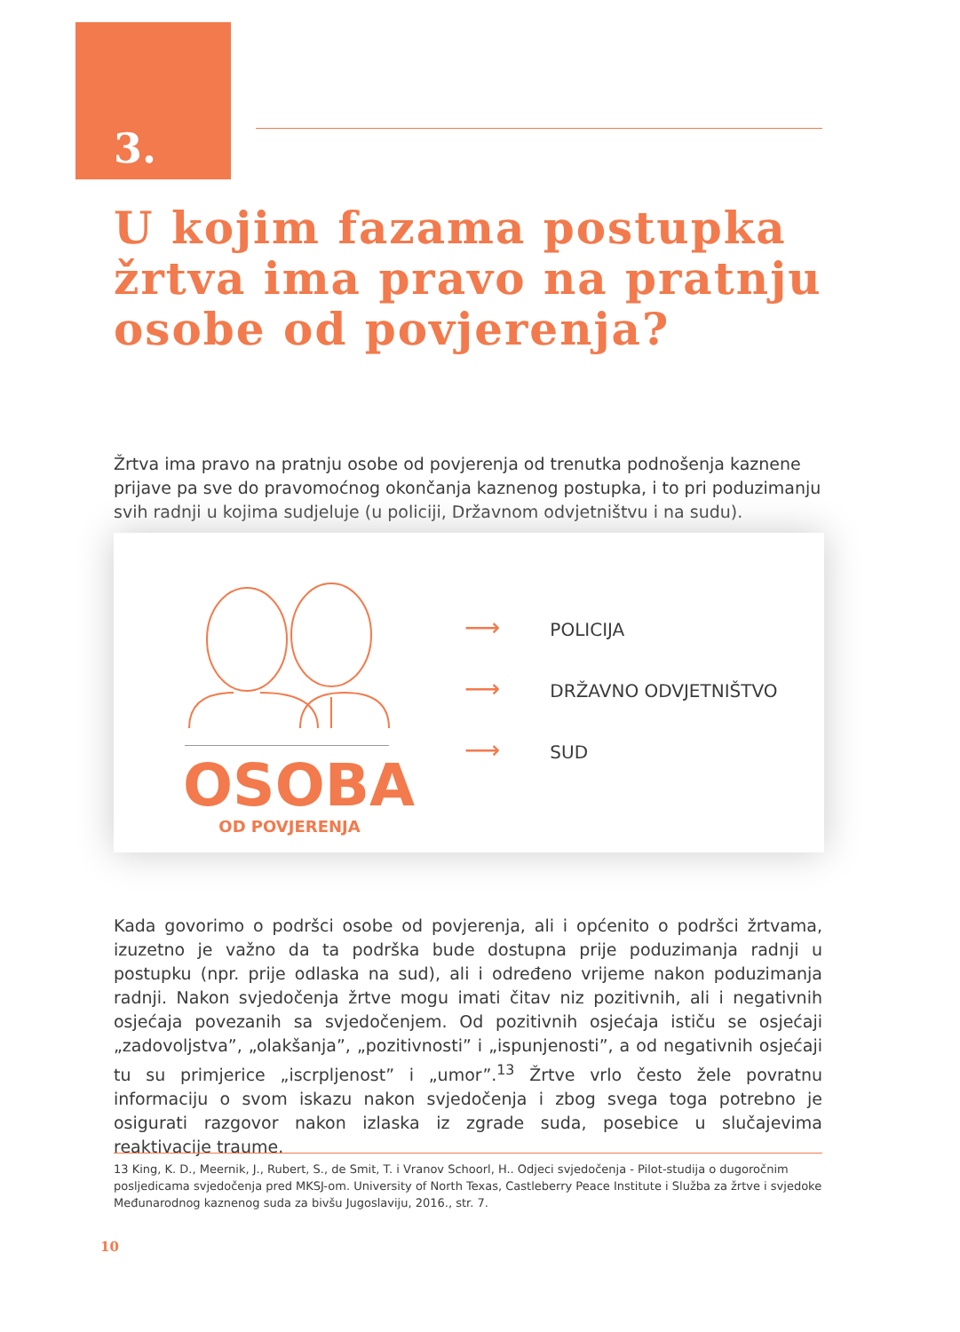3.
U kojim fazama postupka žrtva ima pravo na pratnju osobe od povjerenja?
Žrtva ima pravo na pratnju osobe od povjerenja od trenutka podnošenja kaznene prijave pa sve do pravomoćnog okončanja kaznenog postupka, i to pri poduzimanju svih radnji u kojima sudjeluje (u policiji, Državnom odvjetništvu i na sudu).
OSOBA
OD POVJERENJA
⟶ POLICIJA
⟶ DRŽAVNO ODVJETNIŠTVO
⟶ SUD
Kada govorimo o podršci osobe od povjerenja, ali i općenito o podršci žrtvama, izuzetno je važno da ta podrška bude dostupna prije poduzimanja radnji u postupku (npr. prije odlaska na sud), ali i određeno vrijeme nakon poduzimanja radnji. Nakon svjedočenja žrtve mogu imati čitav niz pozitivnih, ali i negativnih osjećaja povezanih sa svjedočenjem. Od pozitivnih osjećaja ističu se osjećaji „zadovoljstva”, „olakšanja”, „pozitivnosti” i „ispunjenosti”, a od negativnih osjećaji tu su primjerice „iscrpljenost” i „umor”.<sup>13</sup> Žrtve vrlo često žele povratnu informaciju o svom iskazu nakon svjedočenja i zbog svega toga potrebno je osigurati razgovor nakon izlaska iz zgrade suda, posebice u slučajevima reaktivacije traume.
13 King, K. D., Meernik, J., Rubert, S., de Smit, T. i Vranov Schoorl, H.. Odjeci svjedočenja - Pilot-studija o dugoročnim posljedicama svjedočenja pred MKSJ-om. University of North Texas, Castleberry Peace Institute i Služba za žrtve i svjedoke Međunarodnog kaznenog suda za bivšu Jugoslaviju, 2016., str. 7.
10